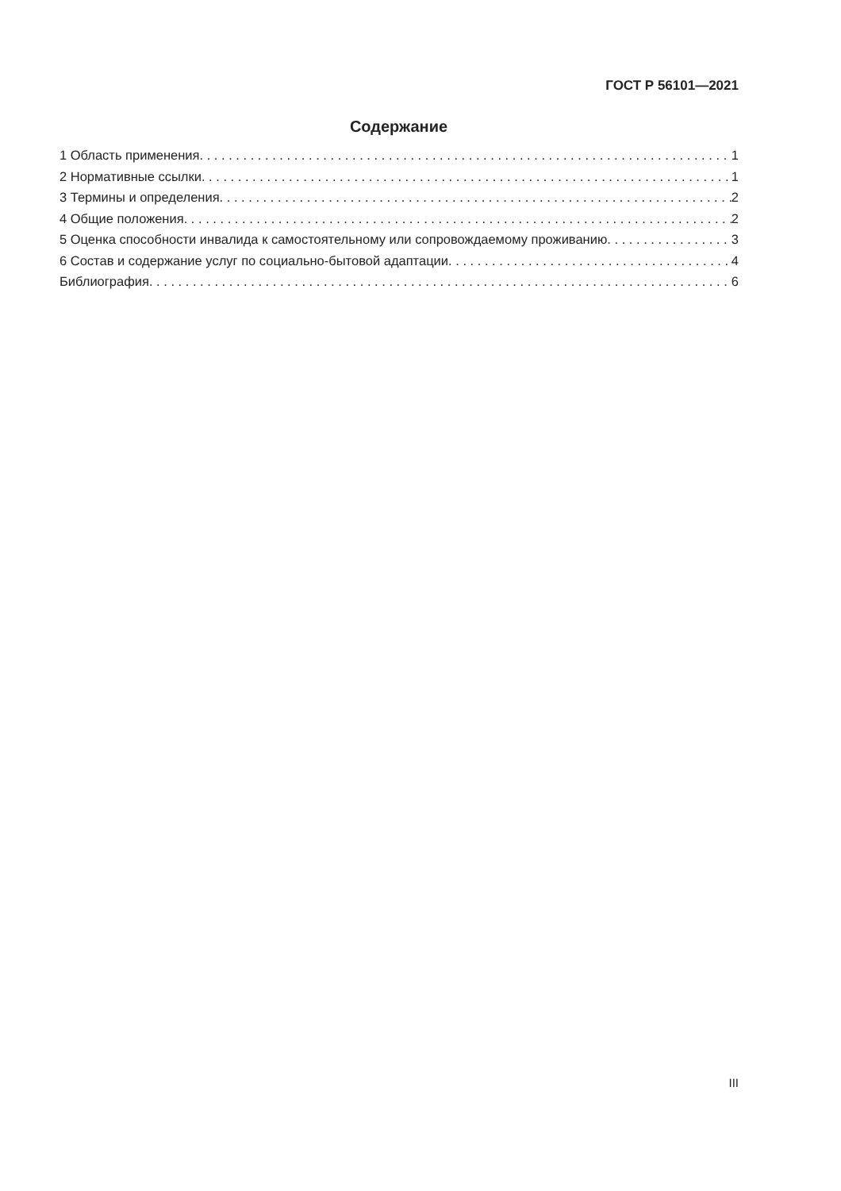ГОСТ Р 56101—2021
Содержание
1 Область применения 1
2 Нормативные ссылки 1
3 Термины и определения 2
4 Общие положения 2
5 Оценка способности инвалида к самостоятельному или сопровождаемому проживанию 3
6 Состав и содержание услуг по социально-бытовой адаптации 4
Библиография 6
III